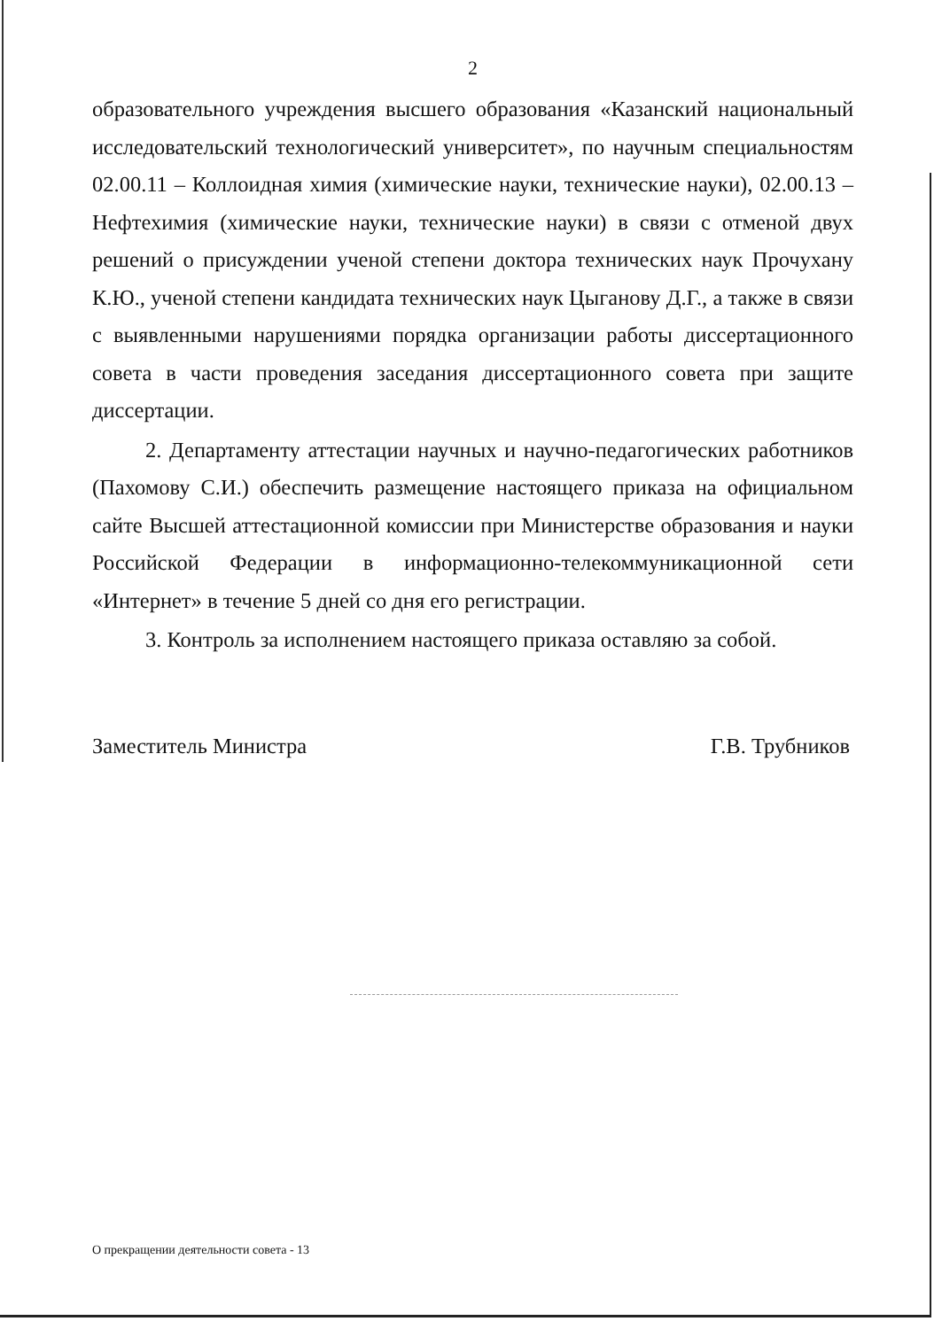2
образовательного учреждения высшего образования «Казанский национальный исследовательский технологический университет», по научным специальностям 02.00.11 – Коллоидная химия (химические науки, технические науки), 02.00.13 – Нефтехимия (химические науки, технические науки) в связи с отменой двух решений о присуждении ученой степени доктора технических наук Прочухану К.Ю., ученой степени кандидата технических наук Цыганову Д.Г., а также в связи с выявленными нарушениями порядка организации работы диссертационного совета в части проведения заседания диссертационного совета при защите диссертации.
2. Департаменту аттестации научных и научно-педагогических работников (Пахомову С.И.) обеспечить размещение настоящего приказа на официальном сайте Высшей аттестационной комиссии при Министерстве образования и науки Российской Федерации в информационно-телекоммуникационной сети «Интернет» в течение 5 дней со дня его регистрации.
3. Контроль за исполнением настоящего приказа оставляю за собой.
Заместитель Министра Г.В. Трубников
О прекращении деятельности совета - 13